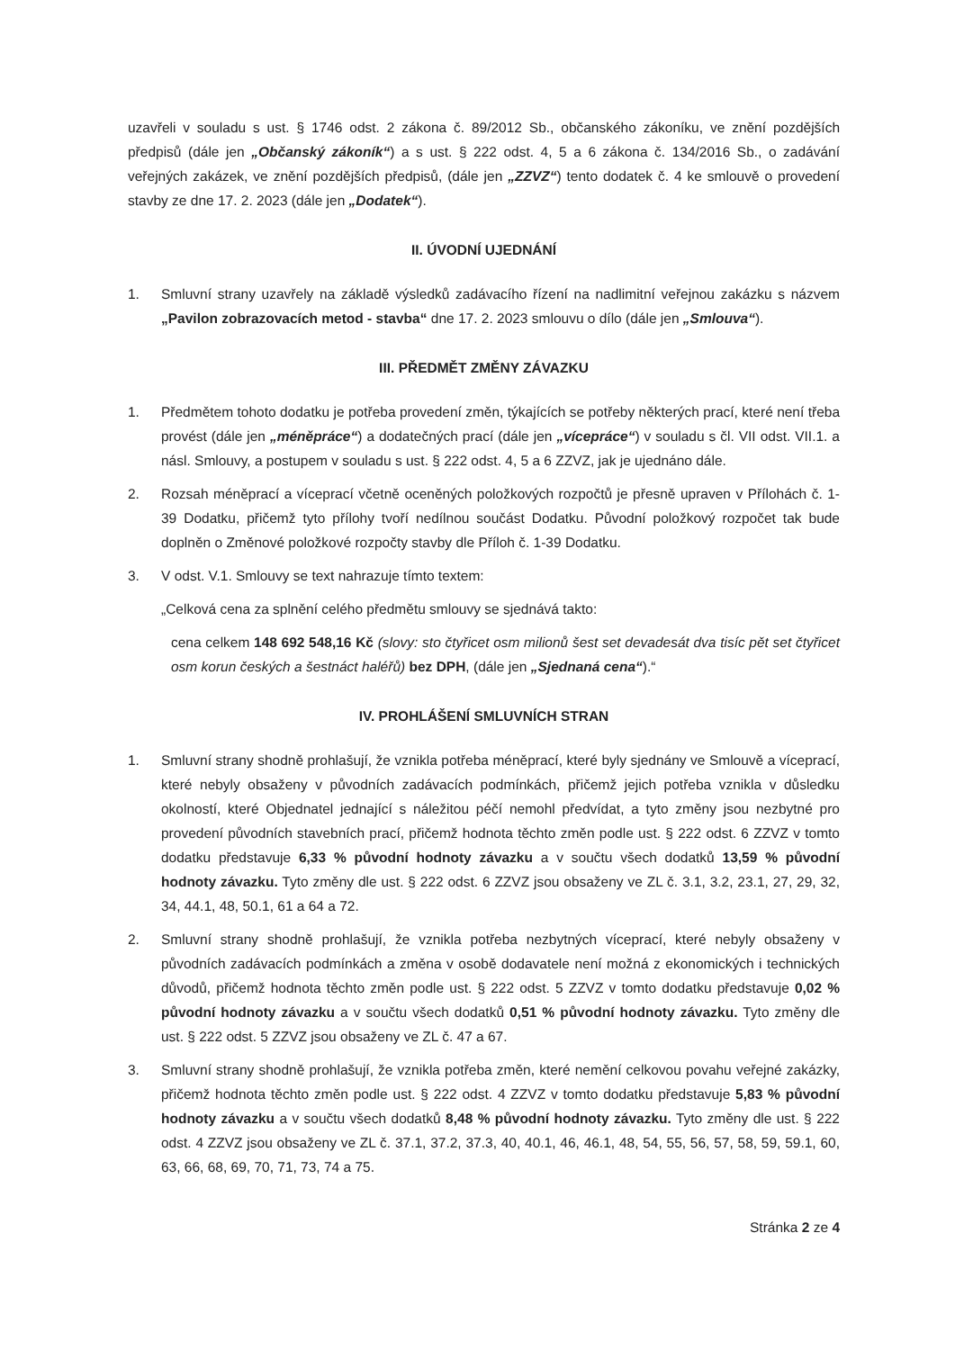uzavřeli v souladu s ust. § 1746 odst. 2 zákona č. 89/2012 Sb., občanského zákoníku, ve znění pozdějších předpisů (dále jen „Občanský zákoník“) a s ust. § 222 odst. 4, 5 a 6 zákona č. 134/2016 Sb., o zadávání veřejných zakázek, ve znění pozdějších předpisů, (dále jen „ZZVZ“) tento dodatek č. 4 ke smlouvě o provedení stavby ze dne 17. 2. 2023 (dále jen „Dodatek“).
II. ÚVODNÍ UJEDNÁNÍ
1. Smluvní strany uzavřely na základě výsledků zadávacího řízení na nadlimitní veřejnou zakázku s názvem „Pavilon zobrazovacích metod - stavba“ dne 17. 2. 2023 smlouvu o dílo (dále jen „Smlouva“).
III. PŘEDMĚT ZMĚNY ZÁVAZKU
1. Předmětem tohoto dodatku je potřeba provedení změn, týkajících se potřeby některých prací, které není třeba provést (dále jen „méněpráce“) a dodatečných prací (dále jen „vícepráce“) v souladu s čl. VII odst. VII.1. a násl. Smlouvy, a postupem v souladu s ust. § 222 odst. 4, 5 a 6 ZZVZ, jak je ujednáno dále.
2. Rozsah méněprací a víceprací včetně oceněných položkových rozpočtů je přesně upraven v Přílohách č. 1-39 Dodatku, přičemž tyto přílohy tvoří nedílnou součást Dodatku. Původní položkový rozpočet tak bude doplněn o Změnové položkové rozpočty stavby dle Příloh č. 1-39 Dodatku.
3. V odst. V.1. Smlouvy se text nahrazuje tímto textem:
„Celková cena za splnění celého předmětu smlouvy se sjednává takto:
cena celkem 148 692 548,16 Kč (slovy: sto čtyřicet osm milionů šest set devadesát dva tisíc pět set čtyřicet osm korun českých a šestnáct haléřů) bez DPH, (dále jen „Sjednaná cena“).“
IV. PROHLÁŠENÍ SMLUVNÍCH STRAN
1. Smluvní strany shodně prohlašují, že vznikla potřeba méněprací, které byly sjednány ve Smlouvě a víceprací, které nebyly obsaženy v původních zadávacích podmínkách, přičemž jejich potřeba vznikla v důsledku okolností, které Objednatel jednající s náležitou péčí nemohl předvídat, a tyto změny jsou nezbytné pro provedení původních stavebních prací, přičemž hodnota těchto změn podle ust. § 222 odst. 6 ZZVZ v tomto dodatku představuje 6,33 % původní hodnoty závazku a v součtu všech dodatků 13,59 % původní hodnoty závazku. Tyto změny dle ust. § 222 odst. 6 ZZVZ jsou obsaženy ve ZL č. 3.1, 3.2, 23.1, 27, 29, 32, 34, 44.1, 48, 50.1, 61 a 64 a 72.
2. Smluvní strany shodně prohlašují, že vznikla potřeba nezbytných víceprací, které nebyly obsaženy v původních zadávacích podmínkách a změna v osobě dodavatele není možná z ekonomických i technických důvodů, přičemž hodnota těchto změn podle ust. § 222 odst. 5 ZZVZ v tomto dodatku představuje 0,02 % původní hodnoty závazku a v součtu všech dodatků 0,51 % původní hodnoty závazku. Tyto změny dle ust. § 222 odst. 5 ZZVZ jsou obsaženy ve ZL č. 47 a 67.
3. Smluvní strany shodně prohlašují, že vznikla potřeba změn, které nemění celkovou povahu veřejné zakázky, přičemž hodnota těchto změn podle ust. § 222 odst. 4 ZZVZ v tomto dodatku představuje 5,83 % původní hodnoty závazku a v součtu všech dodatků 8,48 % původní hodnoty závazku. Tyto změny dle ust. § 222 odst. 4 ZZVZ jsou obsaženy ve ZL č. 37.1, 37.2, 37.3, 40, 40.1, 46, 46.1, 48, 54, 55, 56, 57, 58, 59, 59.1, 60, 63, 66, 68, 69, 70, 71, 73, 74 a 75.
Stránka 2 ze 4